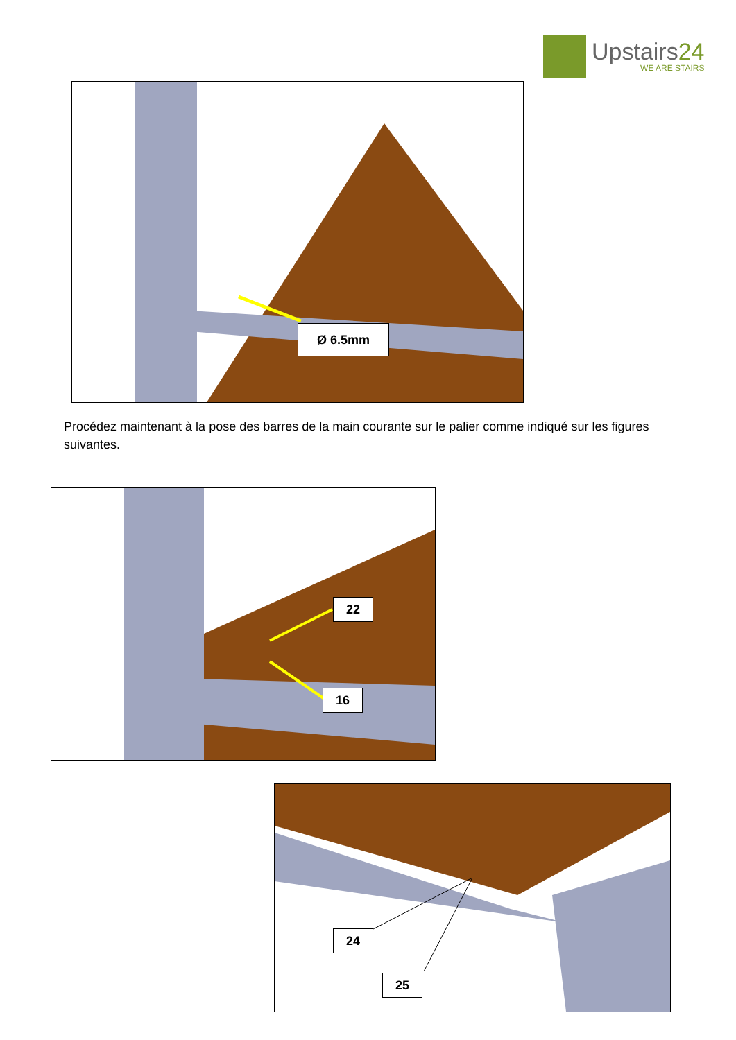Upstairs24
WE ARE STAIRS
Ø 6.5mm
Procédez maintenant à la pose des barres de la main courante sur le palier comme indiqué sur les figures suivantes.
22
16
24
25